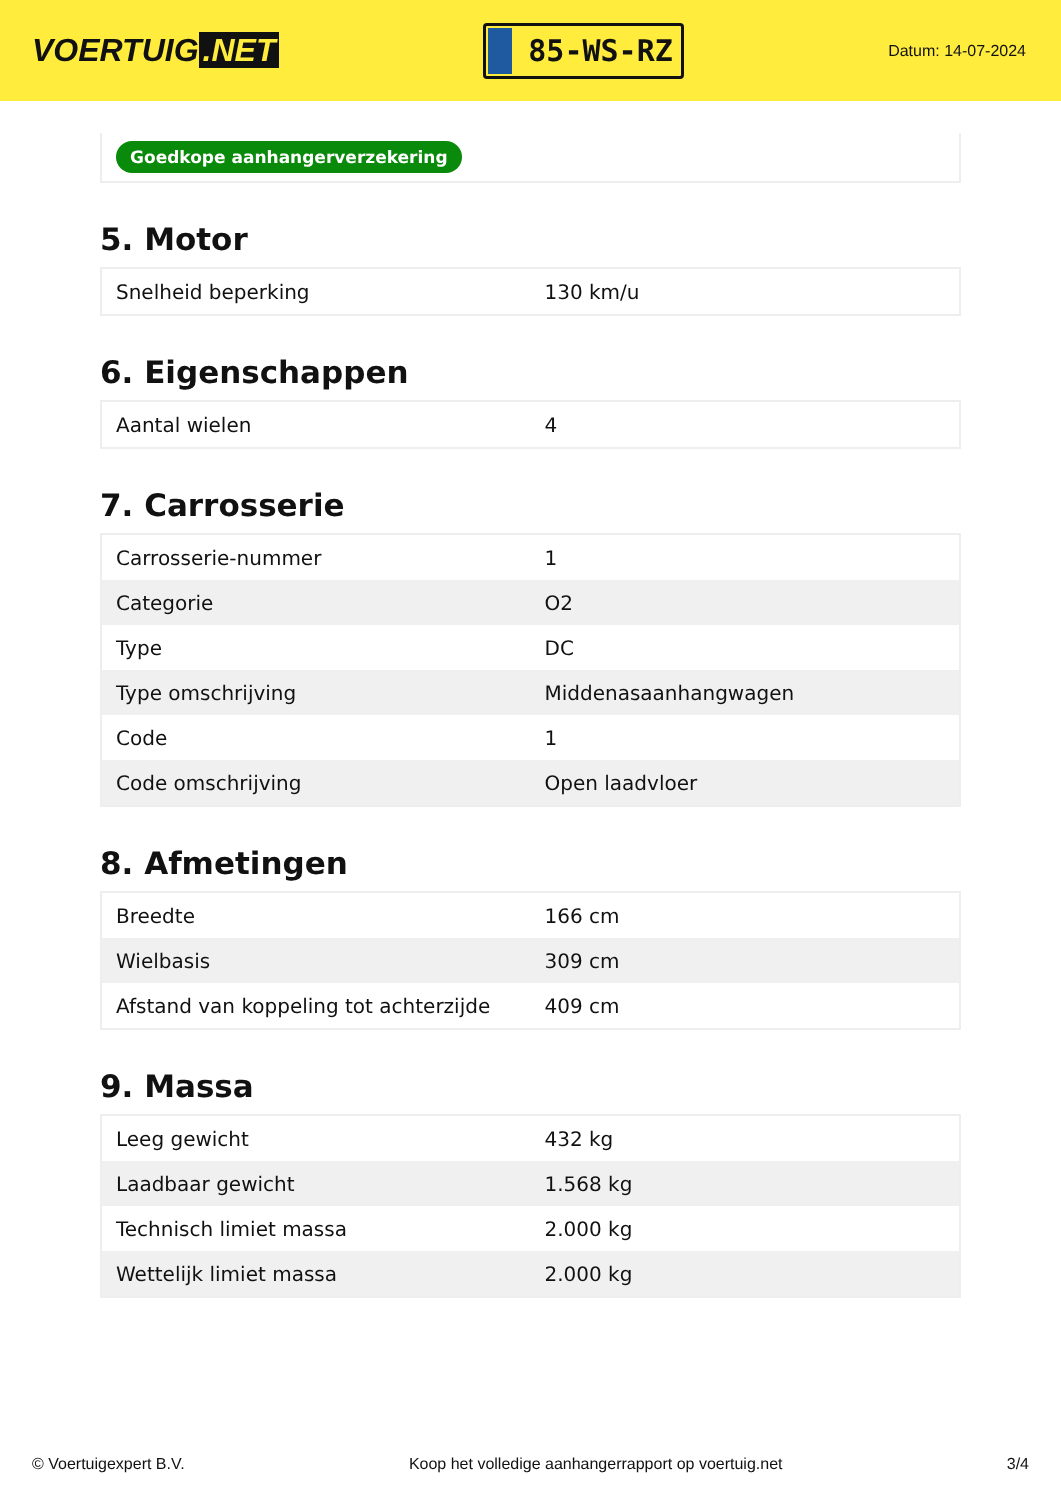VOERTUIG.NET
85-WS-RZ
Datum: 14-07-2024
Goedkope aanhangerverzekering
5. Motor
| Snelheid beperking | 130 km/u |
6. Eigenschappen
| Aantal wielen | 4 |
7. Carrosserie
| Carrosserie-nummer | 1 |
| Categorie | O2 |
| Type | DC |
| Type omschrijving | Middenasaanhangwagen |
| Code | 1 |
| Code omschrijving | Open laadvloer |
8. Afmetingen
| Breedte | 166 cm |
| Wielbasis | 309 cm |
| Afstand van koppeling tot achterzijde | 409 cm |
9. Massa
| Leeg gewicht | 432 kg |
| Laadbaar gewicht | 1.568 kg |
| Technisch limiet massa | 2.000 kg |
| Wettelijk limiet massa | 2.000 kg |
© Voertuigexpert B.V. Koop het volledige aanhangerrapport op voertuig.net 3/4